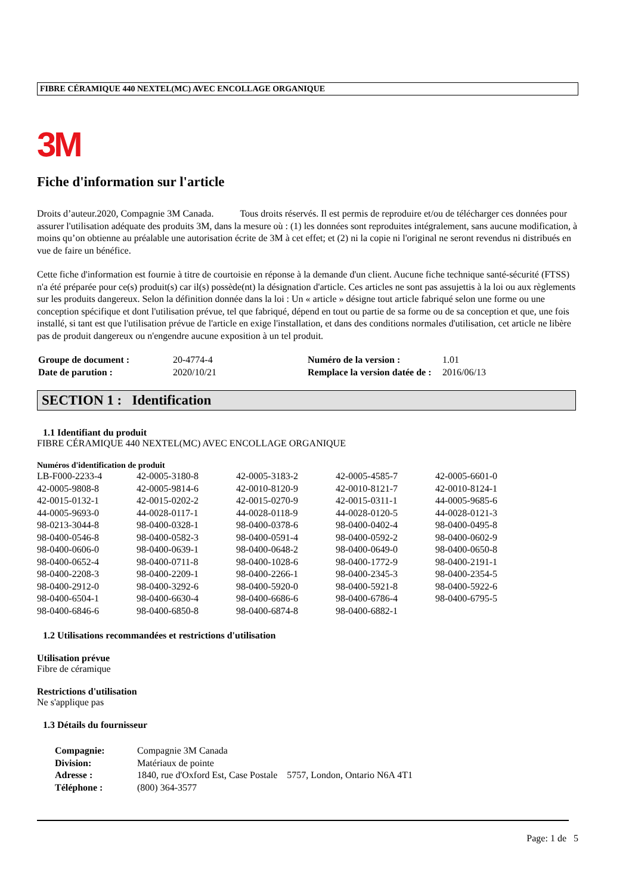FIBRE CÉRAMIQUE 440 NEXTEL(MC) AVEC ENCOLLAGE ORGANIQUE
3M
Fiche d'information sur l'article
Droits d’auteur.2020, Compagnie 3M Canada. Tous droits réservés. Il est permis de reproduire et/ou de télécharger ces données pour assurer l'utilisation adéquate des produits 3M, dans la mesure où : (1) les données sont reproduites intégralement, sans aucune modification, à moins qu’on obtienne au préalable une autorisation écrite de 3M à cet effet; et (2) ni la copie ni l'original ne seront revendus ni distribués en vue de faire un bénéfice.
Cette fiche d'information est fournie à titre de courtoisie en réponse à la demande d'un client. Aucune fiche technique santé-sécurité (FTSS) n'a été préparée pour ce(s) produit(s) car il(s) possède(nt) la désignation d'article. Ces articles ne sont pas assujettis à la loi ou aux règlements sur les produits dangereux. Selon la définition donnée dans la loi : Un « article » désigne tout article fabriqué selon une forme ou une conception spécifique et dont l'utilisation prévue, tel que fabriqué, dépend en tout ou partie de sa forme ou de sa conception et que, une fois installé, si tant est que l'utilisation prévue de l'article en exige l'installation, et dans des conditions normales d'utilisation, cet article ne libère pas de produit dangereux ou n'engendre aucune exposition à un tel produit.
| Groupe de document : | 20-4774-4 | Numéro de la version : | 1.01 |
| Date de parution : | 2020/10/21 | Remplace la version datée de : | 2016/06/13 |
SECTION 1 : Identification
1.1 Identifiant du produit
FIBRE CÉRAMIQUE 440 NEXTEL(MC) AVEC ENCOLLAGE ORGANIQUE
Numéros d'identification de produit
| LB-F000-2233-4 | 42-0005-3180-8 | 42-0005-3183-2 | 42-0005-4585-7 | 42-0005-6601-0 |
| 42-0005-9808-8 | 42-0005-9814-6 | 42-0010-8120-9 | 42-0010-8121-7 | 42-0010-8124-1 |
| 42-0015-0132-1 | 42-0015-0202-2 | 42-0015-0270-9 | 42-0015-0311-1 | 44-0005-9685-6 |
| 44-0005-9693-0 | 44-0028-0117-1 | 44-0028-0118-9 | 44-0028-0120-5 | 44-0028-0121-3 |
| 98-0213-3044-8 | 98-0400-0328-1 | 98-0400-0378-6 | 98-0400-0402-4 | 98-0400-0495-8 |
| 98-0400-0546-8 | 98-0400-0582-3 | 98-0400-0591-4 | 98-0400-0592-2 | 98-0400-0602-9 |
| 98-0400-0606-0 | 98-0400-0639-1 | 98-0400-0648-2 | 98-0400-0649-0 | 98-0400-0650-8 |
| 98-0400-0652-4 | 98-0400-0711-8 | 98-0400-1028-6 | 98-0400-1772-9 | 98-0400-2191-1 |
| 98-0400-2208-3 | 98-0400-2209-1 | 98-0400-2266-1 | 98-0400-2345-3 | 98-0400-2354-5 |
| 98-0400-2912-0 | 98-0400-3292-6 | 98-0400-5920-0 | 98-0400-5921-8 | 98-0400-5922-6 |
| 98-0400-6504-1 | 98-0400-6630-4 | 98-0400-6686-6 | 98-0400-6786-4 | 98-0400-6795-5 |
| 98-0400-6846-6 | 98-0400-6850-8 | 98-0400-6874-8 | 98-0400-6882-1 | |
1.2 Utilisations recommandées et restrictions d'utilisation
Utilisation prévue
Fibre de céramique
Restrictions d'utilisation
Ne s'applique pas
1.3 Détails du fournisseur
| Compagnie: | Compagnie 3M Canada |
| Division: | Matériaux de pointe |
| Adresse : | 1840, rue d'Oxford Est, Case Postale 5757, London, Ontario N6A 4T1 |
| Téléphone : | (800) 364-3577 |
Page: 1 de 5